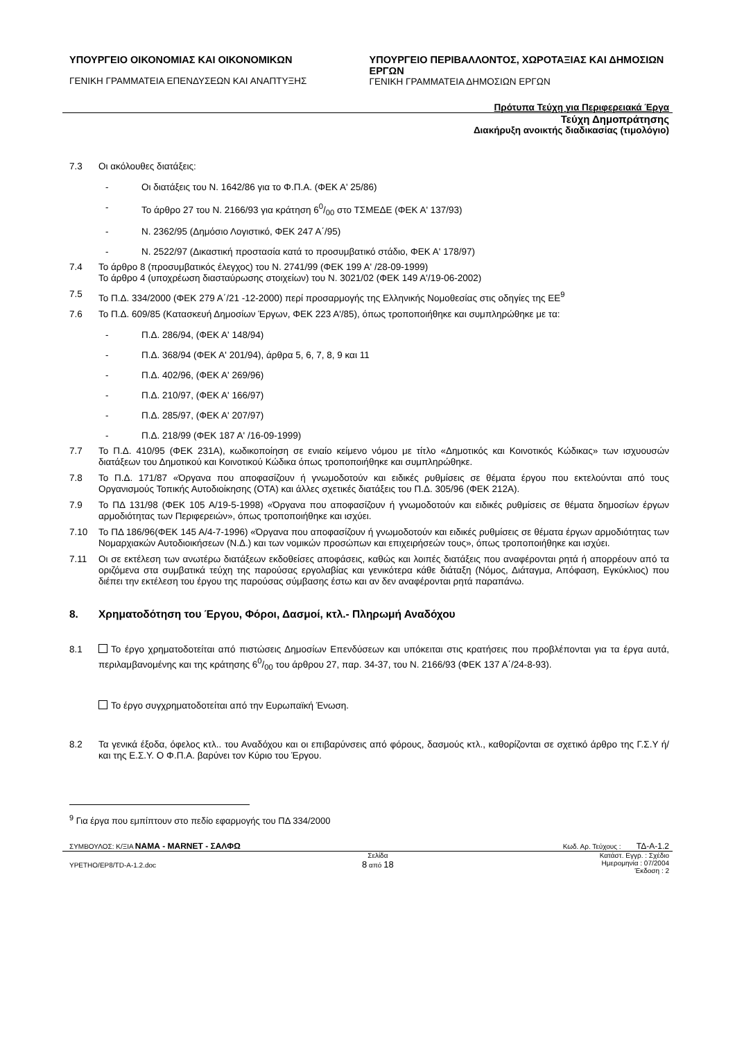ΥΠΟΥΡΓΕΙΟ ΟΙΚΟΝΟΜΙΑΣ ΚΑΙ ΟΙΚΟΝΟΜΙΚΩΝ
ΓΕΝΙΚΗ ΓΡΑΜΜΑΤΕΙΑ ΕΠΕΝΔΥΣΕΩΝ ΚΑΙ ΑΝΑΠΤΥΞΗΣ
ΥΠΟΥΡΓΕΙΟ ΠΕΡΙΒΑΛΛΟΝΤΟΣ, ΧΩΡΟΤΑΞΙΑΣ ΚΑΙ ΔΗΜΟΣΙΩΝ ΕΡΓΩΝ
ΓΕΝΙΚΗ ΓΡΑΜΜΑΤΕΙΑ ΔΗΜΟΣΙΩΝ ΕΡΓΩΝ
Πρότυπα Τεύχη για Περιφερειακά Έργα
Τεύχη Δημοπράτησης
Διακήρυξη ανοικτής διαδικασίας (τιμολόγιο)
7.3 Οι ακόλουθες διατάξεις:
- Οι διατάξεις του Ν. 1642/86 για το Φ.Π.Α. (ΦΕΚ Α' 25/86)
- Το άρθρο 27 του Ν. 2166/93 για κράτηση 60/00 στο ΤΣΜΕΔΕ (ΦΕΚ Α' 137/93)
- Ν. 2362/95 (Δημόσιο Λογιστικό, ΦΕΚ 247 Α΄/95)
- Ν. 2522/97 (Δικαστική προστασία κατά το προσυμβατικό στάδιο, ΦΕΚ Α' 178/97)
7.4 Το άρθρο 8 (προσυμβατικός έλεγχος) του Ν. 2741/99 (ΦΕΚ 199 Α' /28-09-1999)
Το άρθρο 4 (υποχρέωση διασταύρωσης στοιχείων) του Ν. 3021/02 (ΦΕΚ 149 Α'/19-06-2002)
7.5 Το Π.Δ. 334/2000 (ΦΕΚ 279 Α΄/21 -12-2000) περί προσαρμογής της Ελληνικής Νομοθεσίας στις οδηγίες της ΕΕ<sup>9</sup>
7.6 Το Π.Δ. 609/85 (Κατασκευή Δημοσίων Έργων, ΦΕΚ 223 Α'/85), όπως τροποποιήθηκε και συμπληρώθηκε με τα:
- Π.Δ. 286/94, (ΦΕΚ Α' 148/94)
- Π.Δ. 368/94 (ΦΕΚ Α' 201/94), άρθρα 5, 6, 7, 8, 9 και 11
- Π.Δ. 402/96, (ΦΕΚ Α' 269/96)
- Π.Δ. 210/97, (ΦΕΚ Α' 166/97)
- Π.Δ. 285/97, (ΦΕΚ Α' 207/97)
- Π.Δ. 218/99 (ΦΕΚ 187 Α' /16-09-1999)
7.7 Το Π.Δ. 410/95 (ΦΕΚ 231Α), κωδικοποίηση σε ενιαίο κείμενο νόμου με τίτλο «Δημοτικός και Κοινοτικός Κώδικας» των ισχυουσών διατάξεων του Δημοτικού και Κοινοτικού Κώδικα όπως τροποποιήθηκε και συμπληρώθηκε.
7.8 Το Π.Δ. 171/87 «Όργανα που αποφασίζουν ή γνωμοδοτούν και ειδικές ρυθμίσεις σε θέματα έργου που εκτελούνται από τους Οργανισμούς Τοπικής Αυτοδιοίκησης (ΟΤΑ) και άλλες σχετικές διατάξεις του Π.Δ. 305/96 (ΦΕΚ 212Α).
7.9 Το ΠΔ 131/98 (ΦΕΚ 105 Α/19-5-1998) «Όργανα που αποφασίζουν ή γνωμοδοτούν και ειδικές ρυθμίσεις σε θέματα δημοσίων έργων αρμοδιότητας των Περιφερειών», όπως τροποποιήθηκε και ισχύει.
7.10 Το ΠΔ 186/96(ΦΕΚ 145 Α/4-7-1996) «Όργανα που αποφασίζουν ή γνωμοδοτούν και ειδικές ρυθμίσεις σε θέματα έργων αρμοδιότητας των Νομαρχιακών Αυτοδιοικήσεων (Ν.Δ.) και των νομικών προσώπων και επιχειρήσεών τους», όπως τροποποιήθηκε και ισχύει.
7.11 Οι σε εκτέλεση των ανωτέρω διατάξεων εκδοθείσες αποφάσεις, καθώς και λοιπές διατάξεις που αναφέρονται ρητά ή απορρέουν από τα οριζόμενα στα συμβατικά τεύχη της παρούσας εργολαβίας και γενικότερα κάθε διάταξη (Νόμος, Διάταγμα, Απόφαση, Εγκύκλιος) που διέπει την εκτέλεση του έργου της παρούσας σύμβασης έστω και αν δεν αναφέρονται ρητά παραπάνω.
8. Χρηματοδότηση του Έργου, Φόροι, Δασμοί, κτλ.- Πληρωμή Αναδόχου
8.1 Το έργο χρηματοδοτείται από πιστώσεις Δημοσίων Επενδύσεων και υπόκειται στις κρατήσεις που προβλέπονται για τα έργα αυτά, περιλαμβανομένης και της κράτησης 60/00 του άρθρου 27, παρ. 34-37, του Ν. 2166/93 (ΦΕΚ 137 Α΄/24-8-93).
Το έργο συγχρηματοδοτείται από την Ευρωπαϊκή Ένωση.
8.2 Τα γενικά έξοδα, όφελος κτλ.. του Αναδόχου και οι επιβαρύνσεις από φόρους, δασμούς κτλ., καθορίζονται σε σχετικό άρθρο της Γ.Σ.Υ ή/και της Ε.Σ.Υ. Ο Φ.Π.Α. βαρύνει τον Κύριο του Έργου.
<sup>9</sup> Για έργα που εμπίπτουν στο πεδίο εφαρμογής του ΠΔ 334/2000
ΣΥΜΒΟΥΛΟΣ: Κ/ΞΙΑ ΝΑΜΑ - MARNET - ΣΑΛΦΩ Κωδ. Αρ. Τεύχους : ΤΔ-Α-1.2
YPETHO/EP8/TD-A-1.2.doc Σελίδα
8 από 18 Κατάστ. Εγγρ. : Σχέδιο
Ημερομηνία : 07/2004
Έκδοση : 2